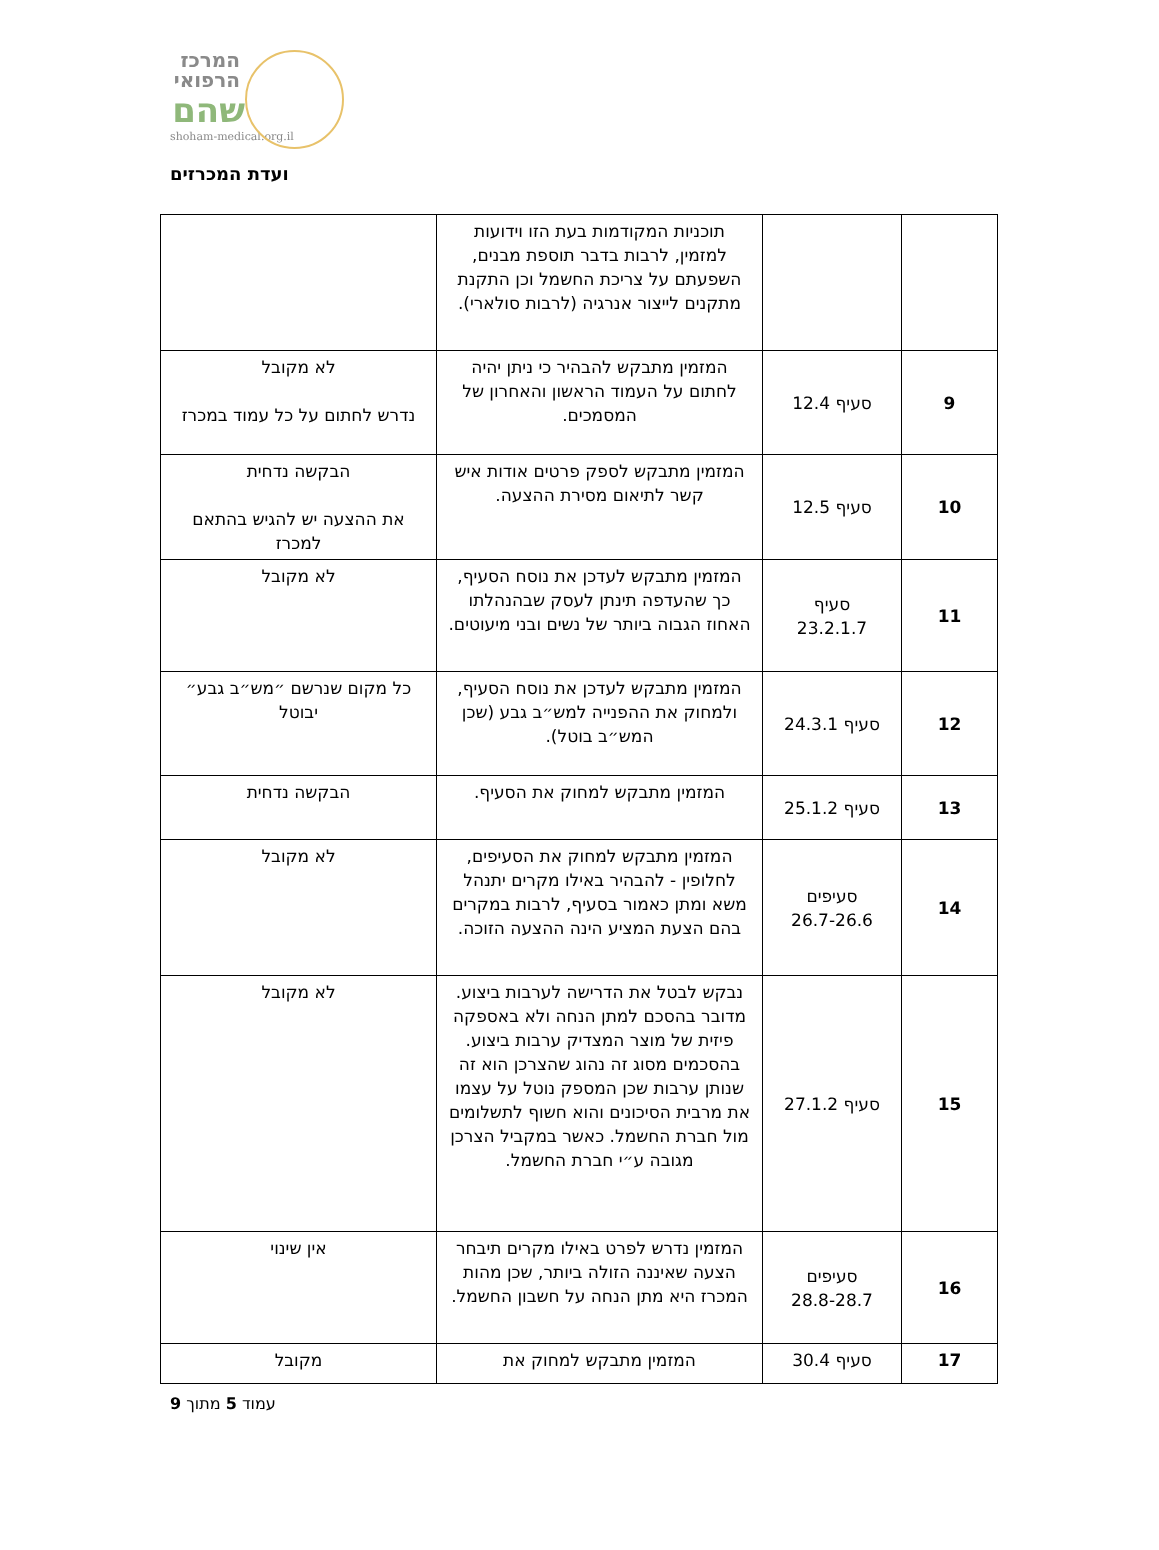המרכז
הרפואי
שהם
shoham-medical.org.il
ועדת המכרזים
| | | תוכניות המקודמות בעת הזו וידועות למזמין, לרבות בדבר תוספת מבנים, השפעתם על צריכת החשמל וכן התקנת מתקנים לייצור אנרגיה (לרבות סולארי). | |
| 9 | סעיף 12.4 | המזמין מתבקש להבהיר כי ניתן יהיה לחתום על העמוד הראשון והאחרון של המסמכים. | לא מקובל נדרש לחתום על כל עמוד במכרז |
| 10 | סעיף 12.5 | המזמין מתבקש לספק פרטים אודות איש קשר לתיאום מסירת ההצעה. | הבקשה נדחית את ההצעה יש להגיש בהתאם למכרז |
| 11 | סעיף 23.2.1.7 | המזמין מתבקש לעדכן את נוסח הסעיף, כך שהעדפה תינתן לעסק שבהנהלתו האחוז הגבוה ביותר של נשים ובני מיעוטים. | לא מקובל |
| 12 | סעיף 24.3.1 | המזמין מתבקש לעדכן את נוסח הסעיף, ולמחוק את ההפנייה למש״ב גבע (שכן המש״ב בוטל). | כל מקום שנרשם ״מש״ב גבע״ יבוטל |
| 13 | סעיף 25.1.2 | המזמין מתבקש למחוק את הסעיף. | הבקשה נדחית |
| 14 | סעיפים 26.7-26.6 | המזמין מתבקש למחוק את הסעיפים, לחלופין - להבהיר באילו מקרים יתנהל משא ומתן כאמור בסעיף, לרבות במקרים בהם הצעת המציע הינה ההצעה הזוכה. | לא מקובל |
| 15 | סעיף 27.1.2 | נבקש לבטל את הדרישה לערבות ביצוע. מדובר בהסכם למתן הנחה ולא באספקה פיזית של מוצר המצדיק ערבות ביצוע. בהסכמים מסוג זה נהוג שהצרכן הוא זה שנותן ערבות שכן המספק נוטל על עצמו את מרבית הסיכונים והוא חשוף לתשלומים מול חברת החשמל. כאשר במקביל הצרכן מגובה ע״י חברת החשמל. | לא מקובל |
| 16 | סעיפים 28.8-28.7 | המזמין נדרש לפרט באילו מקרים תיבחר הצעה שאיננה הזולה ביותר, שכן מהות המכרז היא מתן הנחה על חשבון החשמל. | אין שינוי |
| 17 | סעיף 30.4 | המזמין מתבקש למחוק את | מקובל |
עמוד 5 מתוך 9